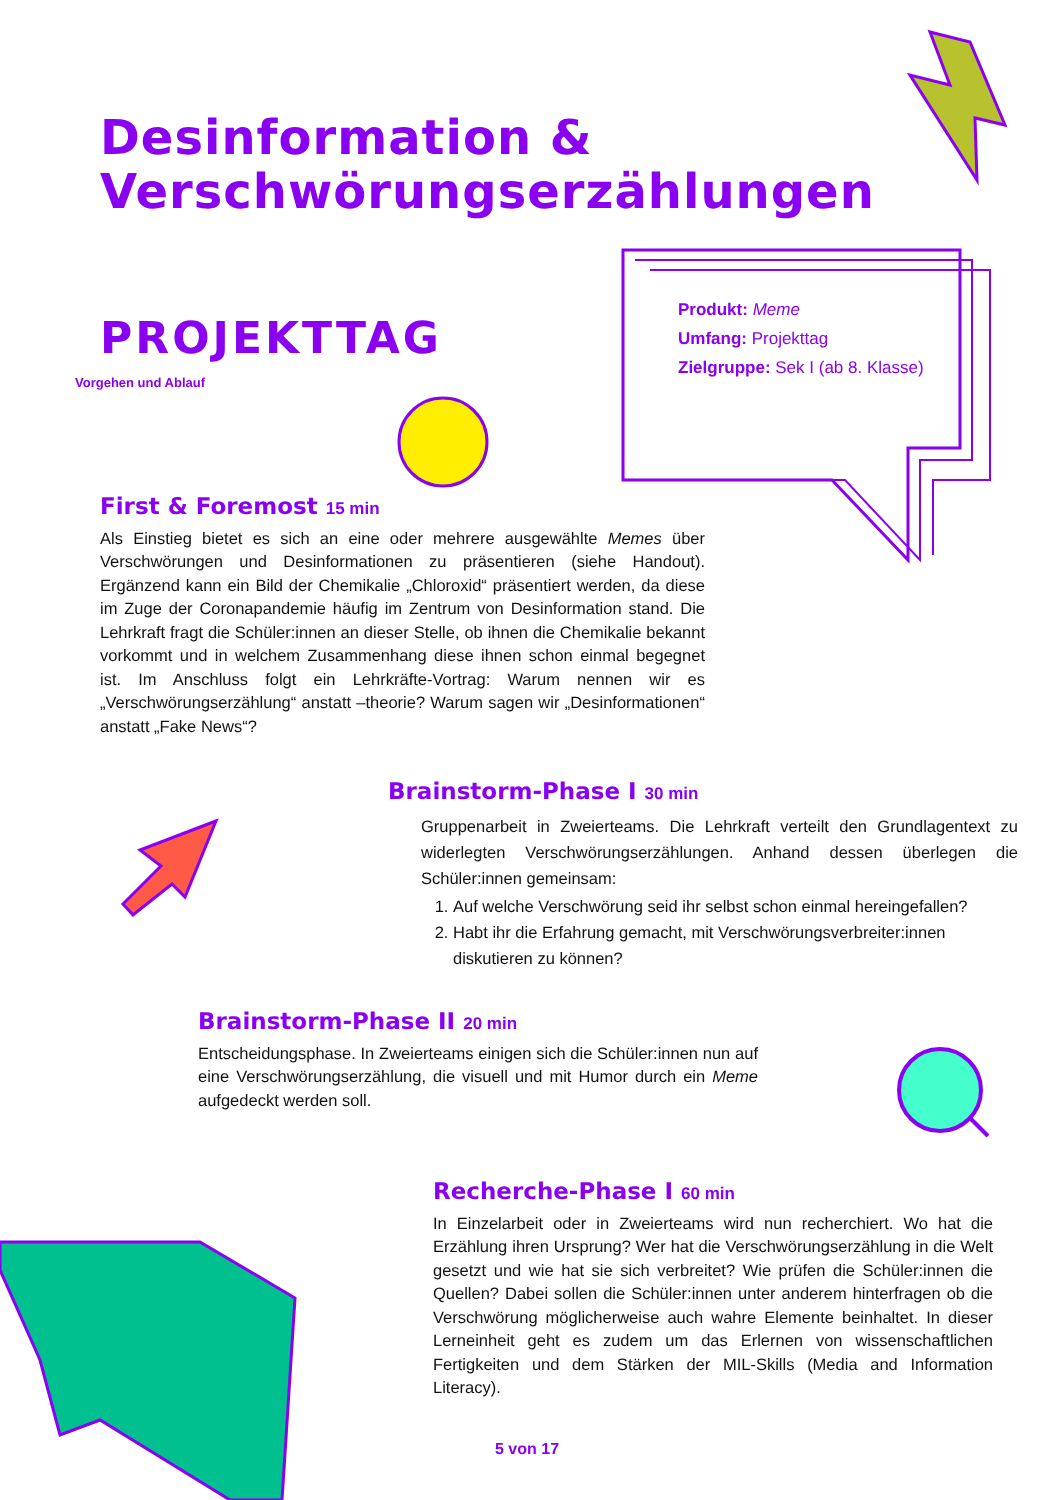Desinformation &
Verschwörungserzählungen
PROJEKTTAG
Vorgehen und Ablauf
Produkt: Meme
Umfang: Projekttag
Zielgruppe: Sek I (ab 8. Klasse)
First & Foremost 15 min
Als Einstieg bietet es sich an eine oder mehrere ausgewählte Memes über Verschwörungen und Desinformationen zu präsentieren (siehe Handout). Ergänzend kann ein Bild der Chemikalie „Chloroxid“ präsentiert werden, da diese im Zuge der Coronapandemie häufig im Zentrum von Desinformation stand. Die Lehrkraft fragt die Schüler:innen an dieser Stelle, ob ihnen die Chemikalie bekannt vorkommt und in welchem Zusammenhang diese ihnen schon einmal begegnet ist. Im Anschluss folgt ein Lehrkräfte-Vortrag: Warum nennen wir es „Verschwörungserzählung“ anstatt –theorie? Warum sagen wir „Desinformationen“ anstatt „Fake News“?
Brainstorm-Phase I 30 min
Gruppenarbeit in Zweierteams. Die Lehrkraft verteilt den Grundlagentext zu widerlegten Verschwörungserzählungen. Anhand dessen überlegen die Schüler:innen gemeinsam:
1. Auf welche Verschwörung seid ihr selbst schon einmal hereingefallen?
2. Habt ihr die Erfahrung gemacht, mit Verschwörungsverbreiter:innen diskutieren zu können?
Brainstorm-Phase II 20 min
Entscheidungsphase. In Zweierteams einigen sich die Schüler:innen nun auf eine Verschwörungserzählung, die visuell und mit Humor durch ein Meme aufgedeckt werden soll.
Recherche-Phase I 60 min
In Einzelarbeit oder in Zweierteams wird nun recherchiert. Wo hat die Erzählung ihren Ursprung? Wer hat die Verschwörungserzählung in die Welt gesetzt und wie hat sie sich verbreitet? Wie prüfen die Schüler:innen die Quellen? Dabei sollen die Schüler:innen unter anderem hinterfragen ob die Verschwörung möglicherweise auch wahre Elemente beinhaltet. In dieser Lerneinheit geht es zudem um das Erlernen von wissenschaftlichen Fertigkeiten und dem Stärken der MIL-Skills (Media and Information Literacy).
5 von 17